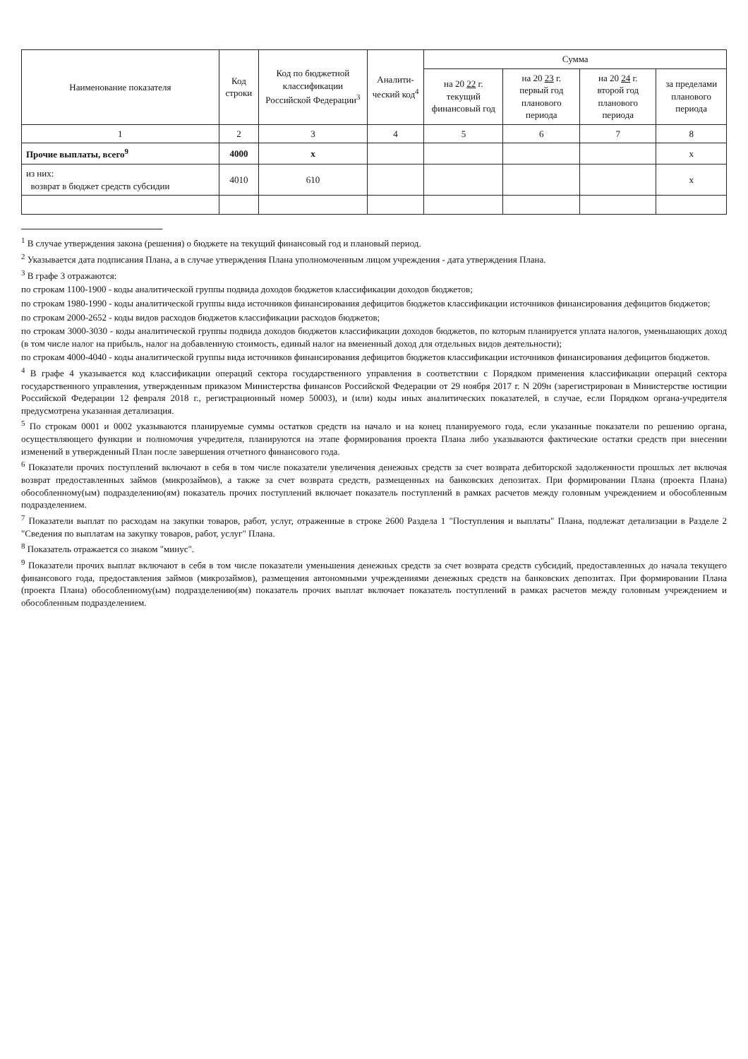| Наименование показателя | Код строки | Код по бюджетной классификации Российской Федерации<sup>3</sup> | Аналити-ческий код<sup>4</sup> | Сумма | | | |
| --- | --- | --- | --- | --- | --- | --- | --- |
| | | | | на 20 22 г. текущий финансовый год | на 20 23 г. первый год планового периода | на 20 24 г. второй год планового периода | за пределами планового периода |
| 1 | 2 | 3 | 4 | 5 | 6 | 7 | 8 |
| Прочие выплаты, всего<sup>9</sup> | 4000 | x | | | | | x |
| из них: возврат в бюджет средств субсидии | 4010 | 610 | | | | | x |
<sup>1</sup> В случае утверждения закона (решения) о бюджете на текущий финансовый год и плановый период.
<sup>2</sup> Указывается дата подписания Плана, а в случае утверждения Плана уполномоченным лицом учреждения - дата утверждения Плана.
<sup>3</sup> В графе 3 отражаются:
по строкам 1100-1900 - коды аналитической группы подвида доходов бюджетов классификации доходов бюджетов;
по строкам 1980-1990 - коды аналитической группы вида источников финансирования дефицитов бюджетов классификации источников финансирования дефицитов бюджетов;
по строкам 2000-2652 - коды видов расходов бюджетов классификации расходов бюджетов;
по строкам 3000-3030 - коды аналитической группы подвида доходов бюджетов классификации доходов бюджетов, по которым планируется уплата налогов, уменьшающих доход (в том числе налог на прибыль, налог на добавленную стоимость, единый налог на вмененный доход для отдельных видов деятельности);
по строкам 4000-4040 - коды аналитической группы вида источников финансирования дефицитов бюджетов классификации источников финансирования дефицитов бюджетов.
<sup>4</sup> В графе 4 указывается код классификации операций сектора государственного управления в соответствии с Порядком применения классификации операций сектора государственного управления, утвержденным приказом Министерства финансов Российской Федерации от 29 ноября 2017 г. N 209н (зарегистрирован в Министерстве юстиции Российской Федерации 12 февраля 2018 г., регистрационный номер 50003), и (или) коды иных аналитических показателей, в случае, если Порядком органа-учредителя предусмотрена указанная детализация.
<sup>5</sup> По строкам 0001 и 0002 указываются планируемые суммы остатков средств на начало и на конец планируемого года, если указанные показатели по решению органа, осуществляющего функции и полномочия учредителя, планируются на этапе формирования проекта Плана либо указываются фактические остатки средств при внесении изменений в утвержденный План после завершения отчетного финансового года.
<sup>6</sup> Показатели прочих поступлений включают в себя в том числе показатели увеличения денежных средств за счет возврата дебиторской задолженности прошлых лет включая возврат предоставленных займов (микрозаймов), а также за счет возврата средств, размещенных на банковских депозитах. При формировании Плана (проекта Плана) обособленному(ым) подразделению(ям) показатель прочих поступлений включает показатель поступлений в рамках расчетов между головным учреждением и обособленным подразделением.
<sup>7</sup> Показатели выплат по расходам на закупки товаров, работ, услуг, отраженные в строке 2600 Раздела 1 "Поступления и выплаты" Плана, подлежат детализации в Разделе 2 "Сведения по выплатам на закупку товаров, работ, услуг" Плана.
<sup>8</sup> Показатель отражается со знаком "минус".
<sup>9</sup> Показатели прочих выплат включают в себя в том числе показатели уменьшения денежных средств за счет возврата средств субсидий, предоставленных до начала текущего финансового года, предоставления займов (микрозаймов), размещения автономными учреждениями денежных средств на банковских депозитах. При формировании Плана (проекта Плана) обособленному(ым) подразделению(ям) показатель прочих выплат включает показатель поступлений в рамках расчетов между головным учреждением и обособленным подразделением.